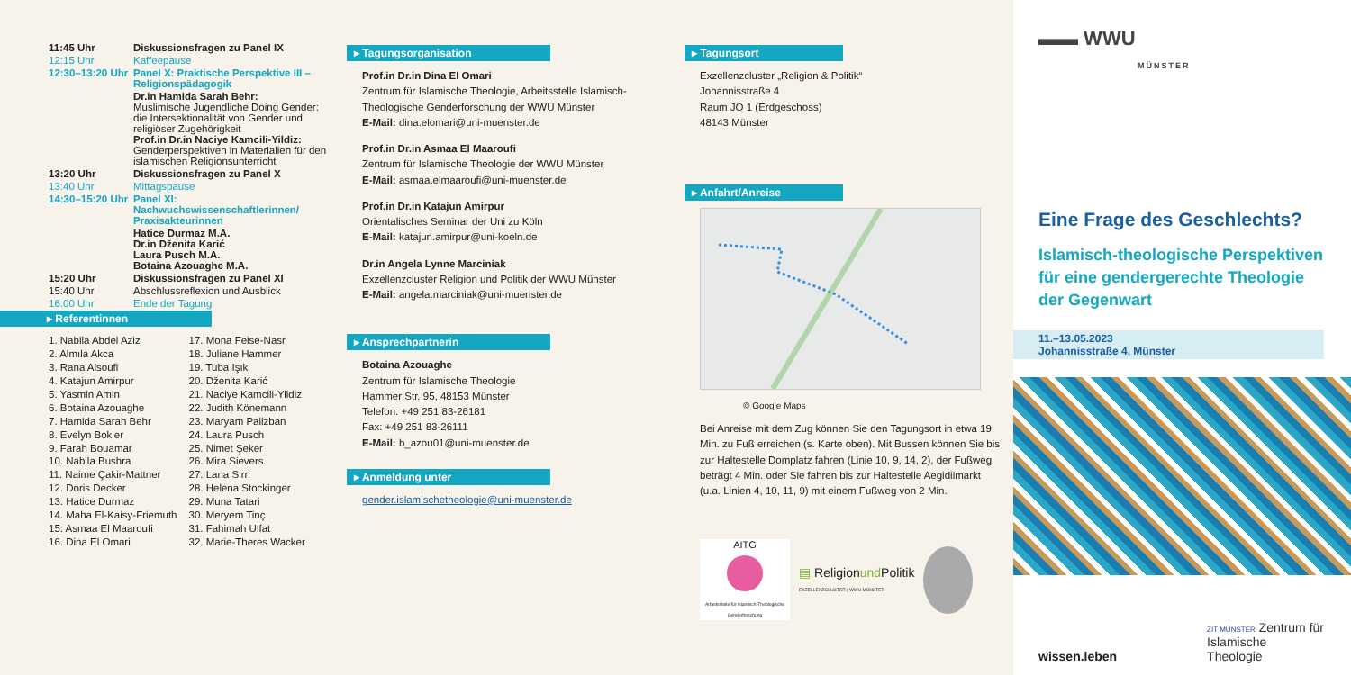11:45 Uhr Diskussionsfragen zu Panel IX
12:15 Uhr Kaffeepause
12:30–13:20 Uhr Panel X: Praktische Perspektive III – Religionspädagogik
Dr.in Hamida Sarah Behr:
Muslimische Jugendliche Doing Gender: die Intersektionalität von Gender und religiöser Zugehörigkeit
Prof.in Dr.in Naciye Kamcili-Yildiz:
Genderperspektiven in Materialien für den islamischen Religionsunterricht
13:20 Uhr Diskussionsfragen zu Panel X
13:40 Uhr Mittagspause
14:30–15:20 Uhr Panel XI: Nachwuchswissenschaftlerinnen/ Praxisakteurinnen
Hatice Durmaz M.A.
Dr.in Dženita Karić
Laura Pusch M.A.
Botaina Azouaghe M.A.
15:20 Uhr Diskussionsfragen zu Panel XI
15:40 Uhr Abschlussreflexion und Ausblick
16:00 Uhr Ende der Tagung
▸ Referentinnen
1. Nabila Abdel Aziz
2. Almıla Akca
3. Rana Alsoufi
4. Katajun Amirpur
5. Yasmin Amin
6. Botaina Azouaghe
7. Hamida Sarah Behr
8. Evelyn Bokler
9. Farah Bouamar
10. Nabila Bushra
11. Naime Çakir-Mattner
12. Doris Decker
13. Hatice Durmaz
14. Maha El-Kaisy-Friemuth
15. Asmaa El Maaroufi
16. Dina El Omari
17. Mona Feise-Nasr
18. Juliane Hammer
19. Tuba Işık
20. Dženita Karić
21. Naciye Kamcili-Yildiz
22. Judith Könemann
23. Maryam Palizban
24. Laura Pusch
25. Nimet Şeker
26. Mira Sievers
27. Lana Sirri
28. Helena Stockinger
29. Muna Tatari
30. Meryem Tinç
31. Fahimah Ulfat
32. Marie-Theres Wacker
▸ Tagungsorganisation
Prof.in Dr.in Dina El Omari
Zentrum für Islamische Theologie, Arbeitsstelle Islamisch-Theologische Gender­forschung der WWU Münster
E-Mail: dina.elomari@uni-muenster.de
Prof.in Dr.in Asmaa El Maaroufi
Zentrum für Islamische Theologie der WWU Münster
E-Mail: asmaa.elmaaroufi@uni-muenster.de
Prof.in Dr.in Katajun Amirpur
Orientalisches Seminar der Uni zu Köln
E-Mail: katajun.amirpur@uni-koeln.de
Dr.in Angela Lynne Marciniak
Exzellenzcluster Religion und Politik der WWU Münster
E-Mail: angela.marciniak@uni-muenster.de
▸ Ansprechpartnerin
Botaina Azouaghe
Zentrum für Islamische Theologie
Hammer Str. 95, 48153 Münster
Telefon: +49 251 83-26181
Fax: +49 251 83-26111
E-Mail: b_azou01@uni-muenster.de
▸ Anmeldung unter
gender.islamischetheologie@uni-muenster.de
▸ Tagungsort
Exzellenzcluster „Religion & Politik“
Johannisstraße 4
Raum JO 1 (Erdgeschoss)
48143 Münster
▸ Anfahrt/Anreise
© Google Maps
Bei Anreise mit dem Zug können Sie den Tagungsort in etwa 19 Min. zu Fuß erreichen (s. Karte oben). Mit Bussen können Sie bis zur Haltestelle Domplatz fahren (Linie 10, 9, 14, 2), der Fußweg beträgt 4 Min. oder Sie fahren bis zur Haltestelle Aegidiimarkt (u.a. Linien 4, 10, 11, 9) mit einem Fußweg von 2 Min.
AITG
Arbeitsstelle für Islamisch-Theologische Genderforschung
▤ Religionund Politik
EXZELLENZCLUSTER | WWU MÜNSTER
▬▬ WWU
MÜNSTER
Eine Frage des Geschlechts?
Islamisch-theologische Perspektiven für eine gendergerechte Theologie der Gegenwart
11.–13.05.2023
Johannisstraße 4, Münster
wissen.leben ZIT MÜNSTER Zentrum für
Islamische
Theologie